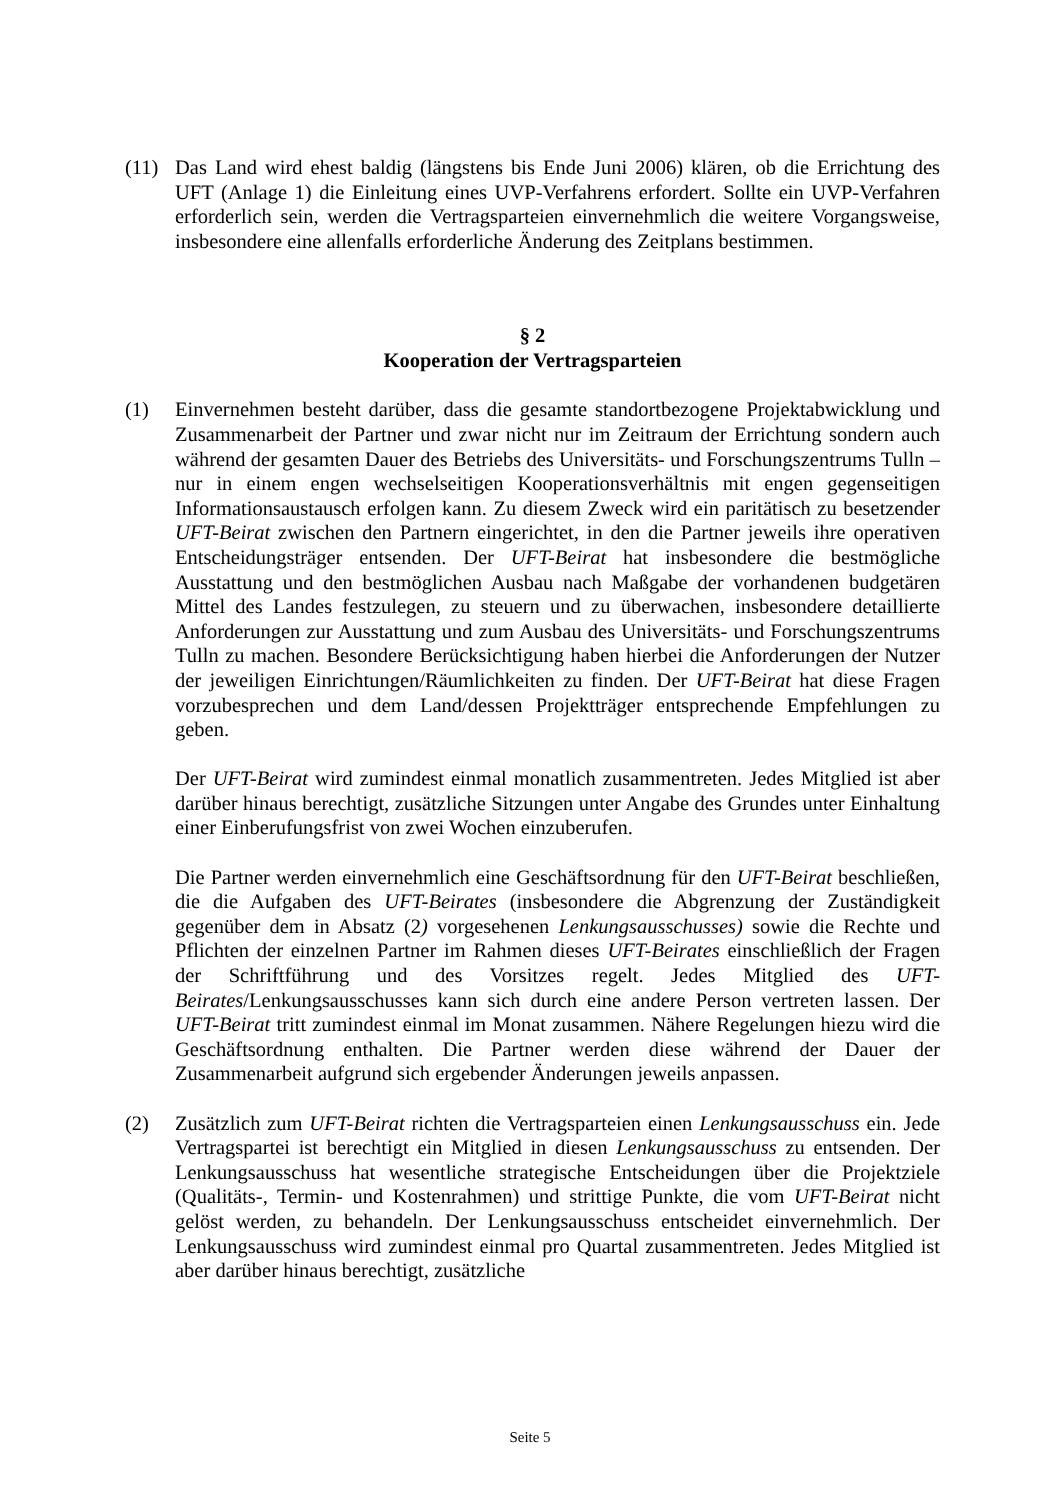(11) Das Land wird ehest baldig (längstens bis Ende Juni 2006) klären, ob die Errichtung des UFT (Anlage 1) die Einleitung eines UVP-Verfahrens erfordert. Sollte ein UVP-Verfahren erforderlich sein, werden die Vertragsparteien einvernehmlich die weitere Vorgangsweise, insbesondere eine allenfalls erforderliche Änderung des Zeitplans bestimmen.
§ 2
Kooperation der Vertragsparteien
(1) Einvernehmen besteht darüber, dass die gesamte standortbezogene Projektabwicklung und Zusammenarbeit der Partner und zwar nicht nur im Zeitraum der Errichtung sondern auch während der gesamten Dauer des Betriebs des Universitäts- und Forschungszentrums Tulln – nur in einem engen wechselseitigen Kooperationsverhältnis mit engen gegenseitigen Informationsaustausch erfolgen kann. Zu diesem Zweck wird ein paritätisch zu besetzender UFT-Beirat zwischen den Partnern eingerichtet, in den die Partner jeweils ihre operativen Entscheidungsträger entsenden. Der UFT-Beirat hat insbesondere die bestmögliche Ausstattung und den bestmöglichen Ausbau nach Maßgabe der vorhandenen budgetären Mittel des Landes festzulegen, zu steuern und zu überwachen, insbesondere detaillierte Anforderungen zur Ausstattung und zum Ausbau des Universitäts- und Forschungszentrums Tulln zu machen. Besondere Berücksichtigung haben hierbei die Anforderungen der Nutzer der jeweiligen Einrichtungen/Räumlichkeiten zu finden. Der UFT-Beirat hat diese Fragen vorzubesprechen und dem Land/dessen Projektträger entsprechende Empfehlungen zu geben.
Der UFT-Beirat wird zumindest einmal monatlich zusammentreten. Jedes Mitglied ist aber darüber hinaus berechtigt, zusätzliche Sitzungen unter Angabe des Grundes unter Einhaltung einer Einberufungsfrist von zwei Wochen einzuberufen.
Die Partner werden einvernehmlich eine Geschäftsordnung für den UFT-Beirat beschließen, die die Aufgaben des UFT-Beirates (insbesondere die Abgrenzung der Zuständigkeit gegenüber dem in Absatz (2) vorgesehenen Lenkungsausschusses) sowie die Rechte und Pflichten der einzelnen Partner im Rahmen dieses UFT-Beirates einschließlich der Fragen der Schriftführung und des Vorsitzes regelt. Jedes Mitglied des UFT-Beirates/Lenkungsausschusses kann sich durch eine andere Person vertreten lassen. Der UFT-Beirat tritt zumindest einmal im Monat zusammen. Nähere Regelungen hiezu wird die Geschäftsordnung enthalten. Die Partner werden diese während der Dauer der Zusammenarbeit aufgrund sich ergebender Änderungen jeweils anpassen.
(2) Zusätzlich zum UFT-Beirat richten die Vertragsparteien einen Lenkungsausschuss ein. Jede Vertragspartei ist berechtigt ein Mitglied in diesen Lenkungsausschuss zu entsenden. Der Lenkungsausschuss hat wesentliche strategische Entscheidungen über die Projektziele (Qualitäts-, Termin- und Kostenrahmen) und strittige Punkte, die vom UFT-Beirat nicht gelöst werden, zu behandeln. Der Lenkungsausschuss entscheidet einvernehmlich. Der Lenkungsausschuss wird zumindest einmal pro Quartal zusammentreten. Jedes Mitglied ist aber darüber hinaus berechtigt, zusätzliche
Seite 5